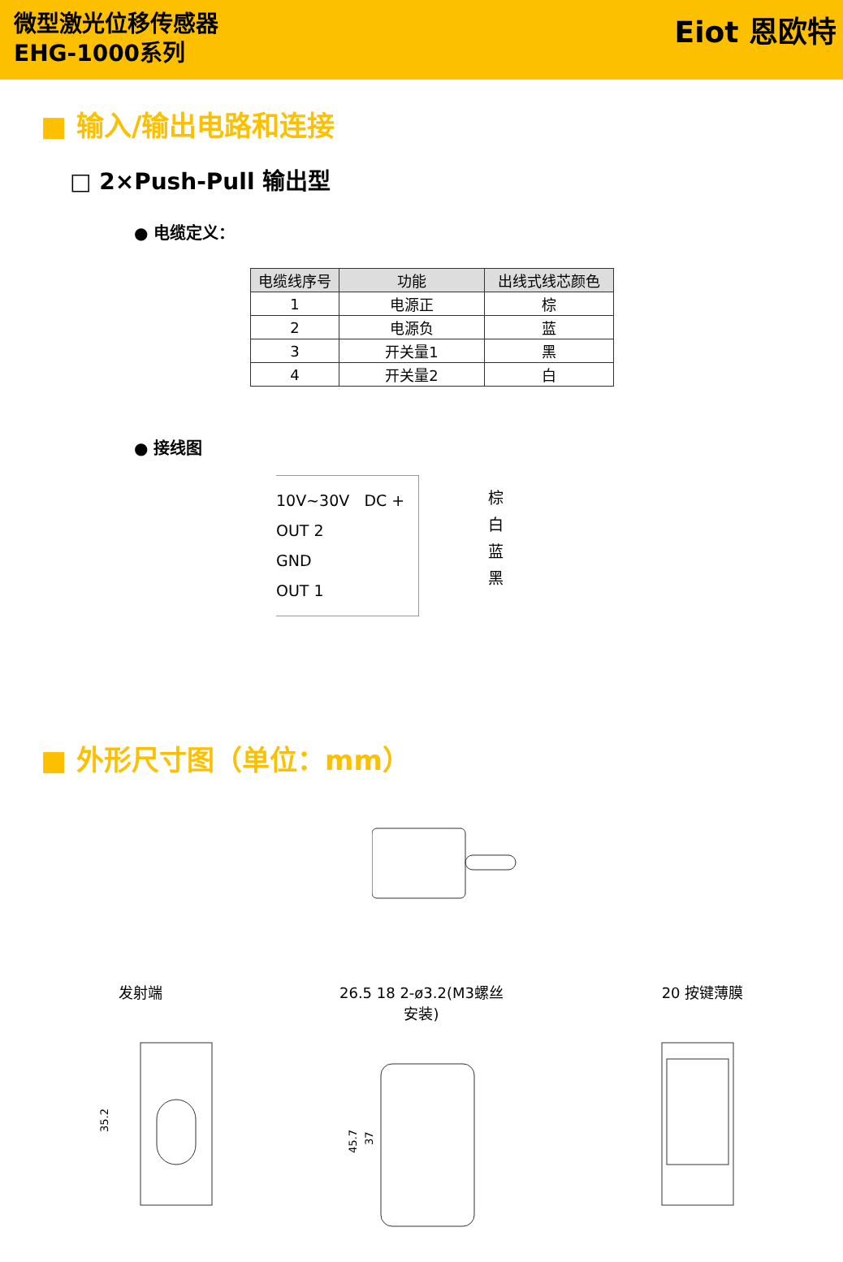微型激光位移传感器
EHG-1000系列
Eiot 恩欧特
■ 输入/输出电路和连接
□ 2×Push-Pull 输出型
● 电缆定义：
| 电缆线序号 | 功能 | 出线式线芯颜色 |
| --- | --- | --- |
| 1 | 电源正 | 棕 |
| 2 | 电源负 | 蓝 |
| 3 | 开关量1 | 黑 |
| 4 | 开关量2 | 白 |
● 接线图
10V~30V DC +
OUT 2
GND
OUT 1
棕
白
蓝
黑
■ 外形尺寸图（单位：mm）
发射端
35.2
26.5 18 2-ø3.2(M3螺丝安装)
45.7
37
20 按键薄膜